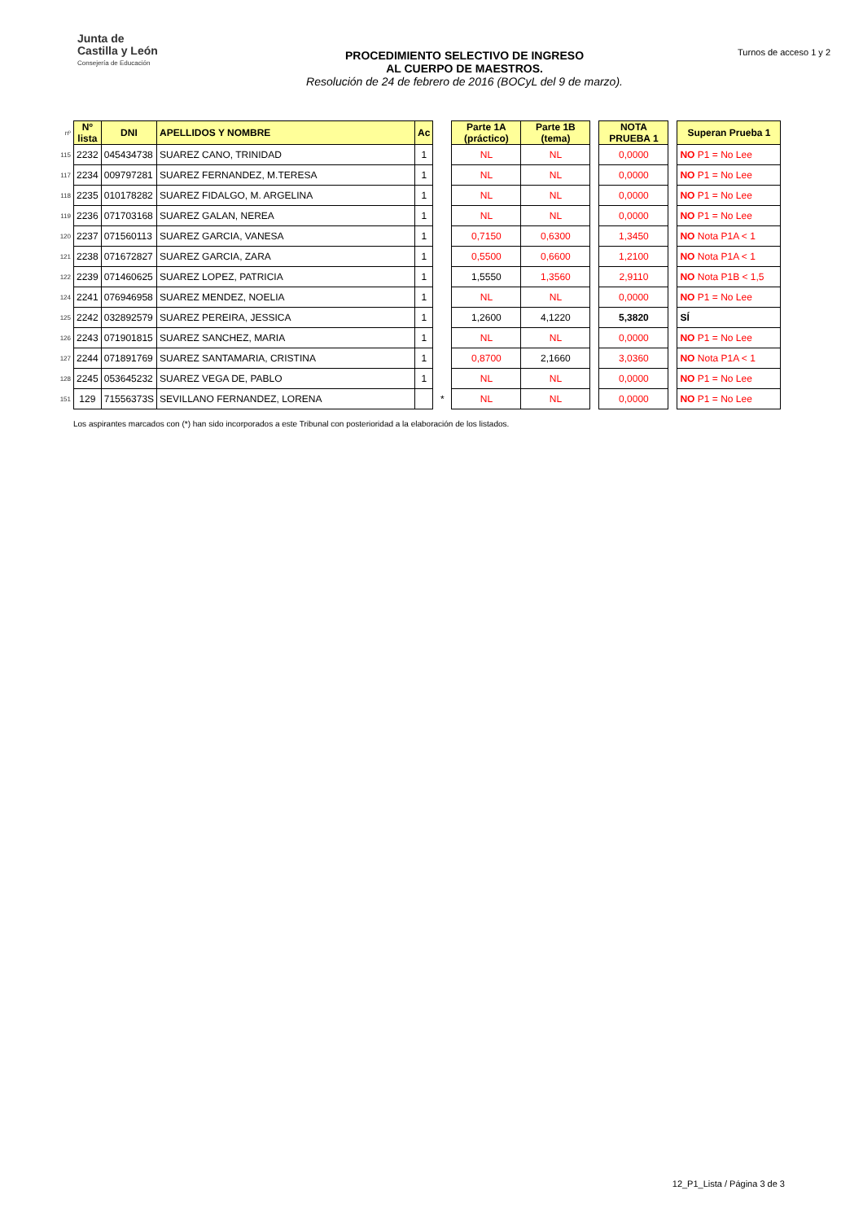Junta de
Castilla y León
Consejería de Educación
PROCEDIMIENTO SELECTIVO DE INGRESO
AL CUERPO DE MAESTROS.
Resolución de 24 de febrero de 2016 (BOCyL del 9 de marzo).
Turnos de acceso 1 y 2
| nº | Nº lista | DNI | APELLIDOS Y NOMBRE | Ac | | Parte 1A (práctico) | Parte 1B (tema) | | NOTA PRUEBA 1 | | Superan Prueba 1 |
| 115 | 2232 | 045434738 | SUAREZ CANO, TRINIDAD | 1 | | NL | NL | | 0,0000 | | NO P1 = No Lee |
| 117 | 2234 | 009797281 | SUAREZ FERNANDEZ, M.TERESA | 1 | | NL | NL | | 0,0000 | | NO P1 = No Lee |
| 118 | 2235 | 010178282 | SUAREZ FIDALGO, M. ARGELINA | 1 | | NL | NL | | 0,0000 | | NO P1 = No Lee |
| 119 | 2236 | 071703168 | SUAREZ GALAN, NEREA | 1 | | NL | NL | | 0,0000 | | NO P1 = No Lee |
| 120 | 2237 | 071560113 | SUAREZ GARCIA, VANESA | 1 | | 0,7150 | 0,6300 | | 1,3450 | | NO Nota P1A < 1 |
| 121 | 2238 | 071672827 | SUAREZ GARCIA, ZARA | 1 | | 0,5500 | 0,6600 | | 1,2100 | | NO Nota P1A < 1 |
| 122 | 2239 | 071460625 | SUAREZ LOPEZ, PATRICIA | 1 | | 1,5550 | 1,3560 | | 2,9110 | | NO Nota P1B < 1,5 |
| 124 | 2241 | 076946958 | SUAREZ MENDEZ, NOELIA | 1 | | NL | NL | | 0,0000 | | NO P1 = No Lee |
| 125 | 2242 | 032892579 | SUAREZ PEREIRA, JESSICA | 1 | | 1,2600 | 4,1220 | | 5,3820 | | SÍ |
| 126 | 2243 | 071901815 | SUAREZ SANCHEZ, MARIA | 1 | | NL | NL | | 0,0000 | | NO P1 = No Lee |
| 127 | 2244 | 071891769 | SUAREZ SANTAMARIA, CRISTINA | 1 | | 0,8700 | 2,1660 | | 3,0360 | | NO Nota P1A < 1 |
| 128 | 2245 | 053645232 | SUAREZ VEGA DE, PABLO | 1 | | NL | NL | | 0,0000 | | NO P1 = No Lee |
| 151 | 129 | 71556373S | SEVILLANO FERNANDEZ, LORENA | | * | NL | NL | | 0,0000 | | NO P1 = No Lee |
Los aspirantes marcados con (*) han sido incorporados a este Tribunal con posterioridad a la elaboración de los listados.
12_P1_Lista / Página 3 de 3